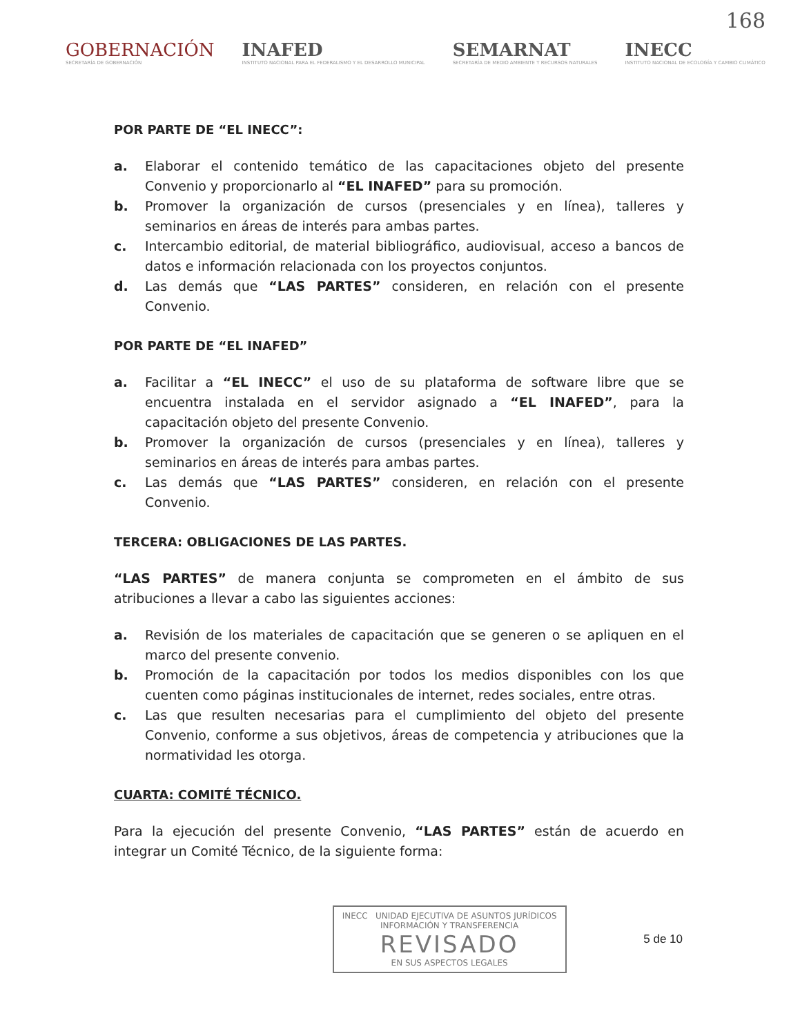168
GOBERNACIÓN
SECRETARÍA DE GOBERNACIÓN
INAFED
INSTITUTO NACIONAL PARA EL FEDERALISMO Y EL DESARROLLO MUNICIPAL
SEMARNAT
SECRETARÍA DE MEDIO AMBIENTE Y RECURSOS NATURALES
INECC
INSTITUTO NACIONAL DE ECOLOGÍA Y CAMBIO CLIMÁTICO
POR PARTE DE “EL INECC”:
a. Elaborar el contenido temático de las capacitaciones objeto del presente Convenio y proporcionarlo al “EL INAFED” para su promoción.
b. Promover la organización de cursos (presenciales y en línea), talleres y seminarios en áreas de interés para ambas partes.
c. Intercambio editorial, de material bibliográfico, audiovisual, acceso a bancos de datos e información relacionada con los proyectos conjuntos.
d. Las demás que “LAS PARTES” consideren, en relación con el presente Convenio.
POR PARTE DE “EL INAFED”
a. Facilitar a “EL INECC” el uso de su plataforma de software libre que se encuentra instalada en el servidor asignado a “EL INAFED”, para la capacitación objeto del presente Convenio.
b. Promover la organización de cursos (presenciales y en línea), talleres y seminarios en áreas de interés para ambas partes.
c. Las demás que “LAS PARTES” consideren, en relación con el presente Convenio.
TERCERA: OBLIGACIONES DE LAS PARTES.
“LAS PARTES” de manera conjunta se comprometen en el ámbito de sus atribuciones a llevar a cabo las siguientes acciones:
a. Revisión de los materiales de capacitación que se generen o se apliquen en el marco del presente convenio.
b. Promoción de la capacitación por todos los medios disponibles con los que cuenten como páginas institucionales de internet, redes sociales, entre otras.
c. Las que resulten necesarias para el cumplimiento del objeto del presente Convenio, conforme a sus objetivos, áreas de competencia y atribuciones que la normatividad les otorga.
CUARTA: COMITÉ TÉCNICO.
Para la ejecución del presente Convenio, “LAS PARTES” están de acuerdo en integrar un Comité Técnico, de la siguiente forma:
INECC UNIDAD EJECUTIVA DE ASUNTOS JURÍDICOS
INFORMACIÓN Y TRANSFERENCIA
REVISADO
EN SUS ASPECTOS LEGALES
5 de 10